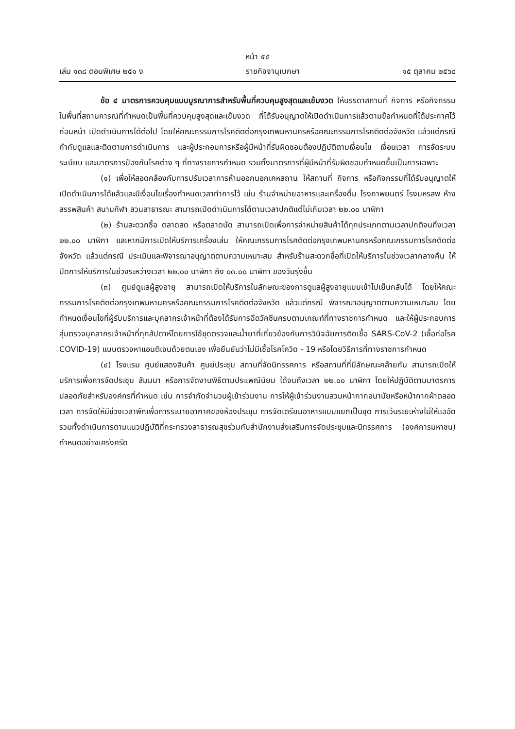หน้า ๕๕
เล่ม ๑๓๘ ตอนพิเศษ ๒๕๑ ง ราชกิจจานุเบกษา ๑๕ ตุลาคม ๒๕๖๔
ข้อ ๔ มาตรการควบคุมแบบบูรณาการสำหรับพื้นที่ควบคุมสูงสุดและเข้มงวด ให้บรรดาสถานที่ กิจการ หรือกิจกรรมในพื้นที่สถานการณ์ที่กำหนดเป็นพื้นที่ควบคุมสูงสุดและเข้มงวด ที่ได้รับอนุญาตให้เปิดดำเนินการแล้วตามข้อกำหนดที่ได้ประกาศไว้ก่อนหน้า เปิดดำเนินการได้ต่อไป โดยให้คณะกรรมการโรคติดต่อกรุงเทพมหานครหรือคณะกรรมการโรคติดต่อจังหวัด แล้วแต่กรณี กำกับดูแลและติดตามการดำเนินการ และผู้ประกอบการหรือผู้มีหน้าที่รับผิดชอบต้องปฏิบัติตามเงื่อนไข เงื่อนเวลา การจัดระบบ ระเบียบ และมาตรการป้องกันโรคต่าง ๆ ที่ทางราชการกำหนด รวมทั้งมาตรการที่ผู้มีหน้าที่รับผิดชอบกำหนดขึ้นเป็นการเฉพาะ
(๑) เพื่อให้สอดคล้องกับการปรับเวลาการห้ามออกนอกเคหสถาน ให้สถานที่ กิจการ หรือกิจกรรมที่ได้รับอนุญาตให้เปิดดำเนินการได้แล้วและมีเงื่อนไขเรื่องกำหนดเวลาทำการไว้ เช่น ร้านจำหน่ายอาหารและเครื่องดื่ม โรงภาพยนตร์ โรงมหรสพ ห้างสรรพสินค้า สนามกีฬา สวนสาธารณะ สามารถเปิดดำเนินการได้ตามเวลาปกติแต่ไม่เกินเวลา ๒๒.๐๐ นาฬิกา
(๒) ร้านสะดวกซื้อ ตลาดสด หรือตลาดนัด สามารถเปิดเพื่อการจำหน่ายสินค้าได้ทุกประเภทตามเวลาปกติจนถึงเวลา ๒๒.๐๐ นาฬิกา และหากมีการเปิดให้บริการเครื่องเล่น ให้คณะกรรมการโรคติดต่อกรุงเทพมหานครหรือคณะกรรมการโรคติดต่อจังหวัด แล้วแต่กรณี ประเมินและพิจารณาอนุญาตตามความเหมาะสม สำหรับร้านสะดวกซื้อที่เปิดให้บริการในช่วงเวลากลางคืน ให้ปิดการให้บริการในช่วงระหว่างเวลา ๒๒.๐๐ นาฬิกา ถึง ๐๓.๐๐ นาฬิกา ของวันรุ่งขึ้น
(๓) ศูนย์ดูแลผู้สูงอายุ สามารถเปิดให้บริการในลักษณะของการดูแลผู้สูงอายุแบบเช้าไปเย็นกลับได้ โดยให้คณะกรรมการโรคติดต่อกรุงเทพมหานครหรือคณะกรรมการโรคติดต่อจังหวัด แล้วแต่กรณี พิจารณาอนุญาตตามความเหมาะสม โดยกำหนดเงื่อนไขที่ผู้รับบริการและบุคลากรเจ้าหน้าที่ต้องได้รับการฉีดวัคซีนครบตามเกณฑ์ที่ทางราชการกำหนด และให้ผู้ประกอบการสุ่มตรวจบุคลากรเจ้าหน้าที่ทุกสัปดาห์โดยการใช้ชุดตรวจและน้ำยาที่เกี่ยวข้องกับการวินิจฉัยการติดเชื้อ SARS-CoV-2 (เชื้อก่อโรค COVID-19) แบบตรวจหาแอนติเจนด้วยตนเอง เพื่อยืนยันว่าไม่มีเชื้อโรคโควิด - 19 หรือโดยวิธีการที่ทางราชการกำหนด
(๔) โรงแรม ศูนย์แสดงสินค้า ศูนย์ประชุม สถานที่จัดนิทรรศการ หรือสถานที่ที่มีลักษณะคล้ายกัน สามารถเปิดให้บริการเพื่อการจัดประชุม สัมมนา หรือการจัดงานพิธีตามประเพณีนิยม ได้จนถึงเวลา ๒๒.๐๐ นาฬิกา โดยให้ปฏิบัติตามมาตรการปลอดภัยสำหรับองค์กรที่กำหนด เช่น การจำกัดจำนวนผู้เข้าร่วมงาน การให้ผู้เข้าร่วมงานสวมหน้ากากอนามัยหรือหน้ากากผ้าตลอดเวลา การจัดให้มีช่วงเวลาพักเพื่อการระบายอากาศของห้องประชุม การจัดเตรียมอาหารแบบแยกเป็นชุด การเว้นระยะห่างไม่ให้แออัด รวมทั้งดำเนินการตามแนวปฏิบัติที่กระทรวงสาธารณสุขร่วมกับสำนักงานส่งเสริมการจัดประชุมและนิทรรศการ (องค์การมหาชน) กำหนดอย่างเคร่งครัด